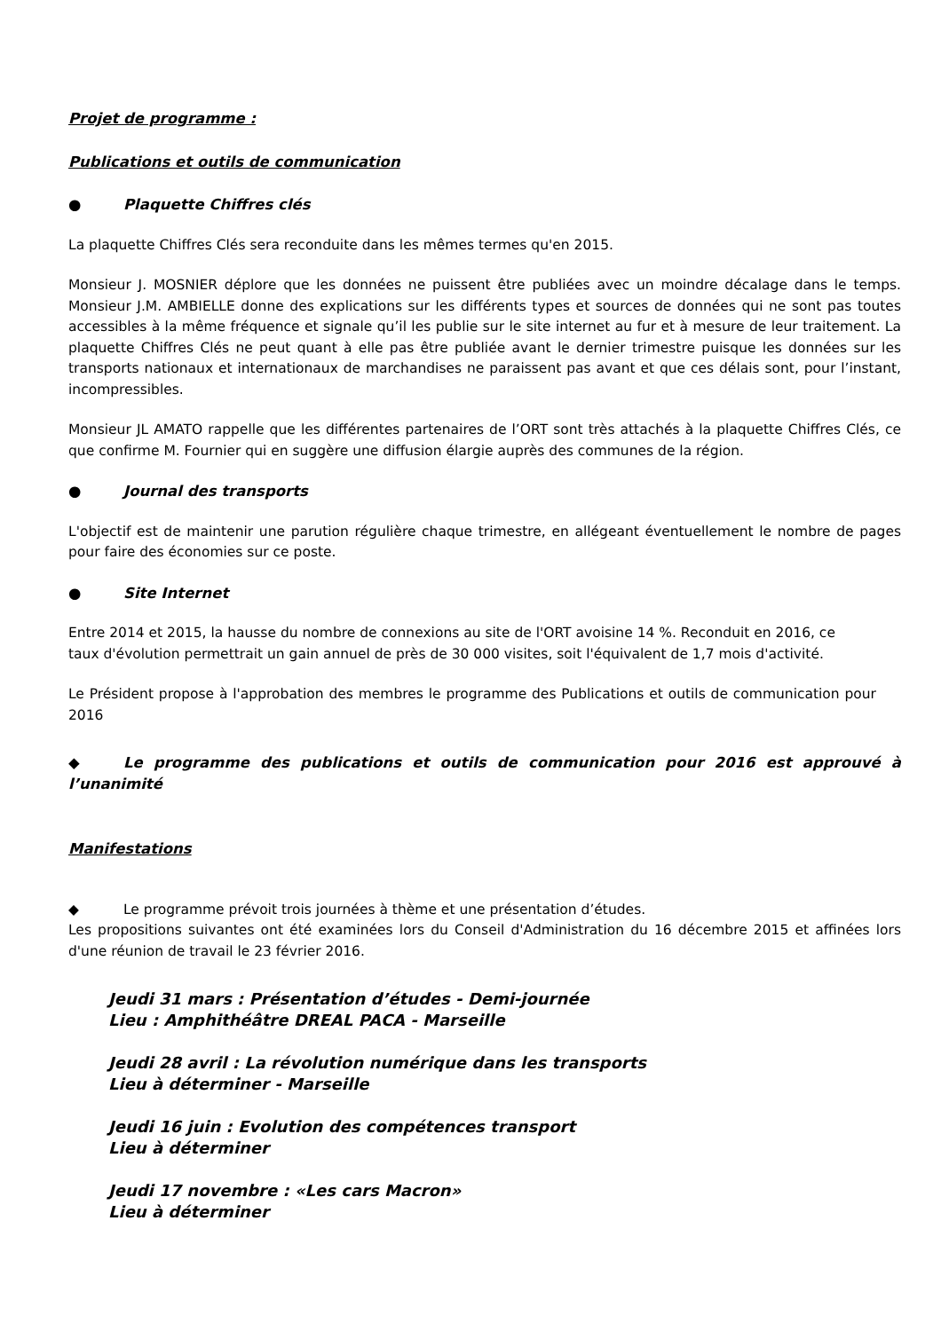Projet de programme :
Publications et outils de communication
● Plaquette Chiffres clés
La plaquette Chiffres Clés sera reconduite dans les mêmes termes qu'en 2015.
Monsieur J. MOSNIER déplore que les données ne puissent être publiées avec un moindre décalage dans le temps. Monsieur J.M. AMBIELLE donne des explications sur les différents types et sources de données qui ne sont pas toutes accessibles à la même fréquence et signale qu’il les publie sur le site internet au fur et à mesure de leur traitement. La plaquette Chiffres Clés ne peut quant à elle pas être publiée avant le dernier trimestre puisque les données sur les transports nationaux et internationaux de marchandises ne paraissent pas avant et que ces délais sont, pour l’instant, incompressibles.
Monsieur JL AMATO rappelle que les différentes partenaires de l’ORT sont très attachés à la plaquette Chiffres Clés, ce que confirme M. Fournier qui en suggère une diffusion élargie auprès des communes de la région.
● Journal des transports
L'objectif est de maintenir une parution régulière chaque trimestre, en allégeant éventuellement le nombre de pages pour faire des économies sur ce poste.
● Site Internet
Entre 2014 et 2015, la hausse du nombre de connexions au site de l'ORT avoisine 14 %. Reconduit en 2016, ce taux d'évolution permettrait un gain annuel de près de 30 000 visites, soit l'équivalent de 1,7 mois d'activité.
Le Président propose à l'approbation des membres le programme des Publications et outils de communication pour 2016
◆ Le programme des publications et outils de communication pour 2016 est approuvé à l’unanimité
Manifestations
◆ Le programme prévoit trois journées à thème et une présentation d’études.
Les propositions suivantes ont été examinées lors du Conseil d'Administration du 16 décembre 2015 et affinées lors d'une réunion de travail le 23 février 2016.
Jeudi 31 mars : Présentation d’études - Demi-journée
Lieu : Amphithéâtre DREAL PACA - Marseille
Jeudi 28 avril : La révolution numérique dans les transports
Lieu à déterminer - Marseille
Jeudi 16 juin : Evolution des compétences transport
Lieu à déterminer
Jeudi 17 novembre : «Les cars Macron»
Lieu à déterminer